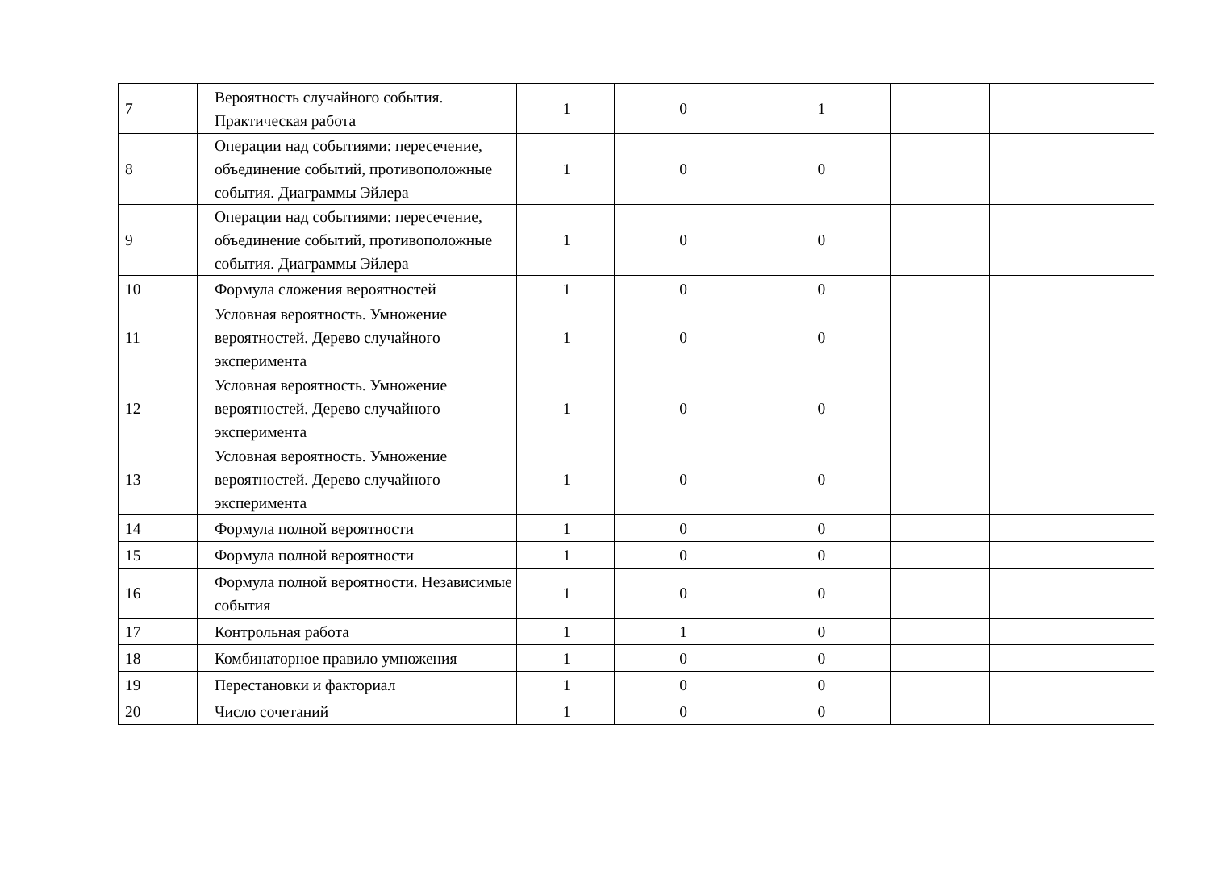| 7 | Вероятность случайного события. Практическая работа | 1 | 0 | 1 | | |
| 8 | Операции над событиями: пересечение, объединение событий, противоположные события. Диаграммы Эйлера | 1 | 0 | 0 | | |
| 9 | Операции над событиями: пересечение, объединение событий, противоположные события. Диаграммы Эйлера | 1 | 0 | 0 | | |
| 10 | Формула сложения вероятностей | 1 | 0 | 0 | | |
| 11 | Условная вероятность. Умножение вероятностей. Дерево случайного эксперимента | 1 | 0 | 0 | | |
| 12 | Условная вероятность. Умножение вероятностей. Дерево случайного эксперимента | 1 | 0 | 0 | | |
| 13 | Условная вероятность. Умножение вероятностей. Дерево случайного эксперимента | 1 | 0 | 0 | | |
| 14 | Формула полной вероятности | 1 | 0 | 0 | | |
| 15 | Формула полной вероятности | 1 | 0 | 0 | | |
| 16 | Формула полной вероятности. Независимые события | 1 | 0 | 0 | | |
| 17 | Контрольная работа | 1 | 1 | 0 | | |
| 18 | Комбинаторное правило умножения | 1 | 0 | 0 | | |
| 19 | Перестановки и факториал | 1 | 0 | 0 | | |
| 20 | Число сочетаний | 1 | 0 | 0 | | |